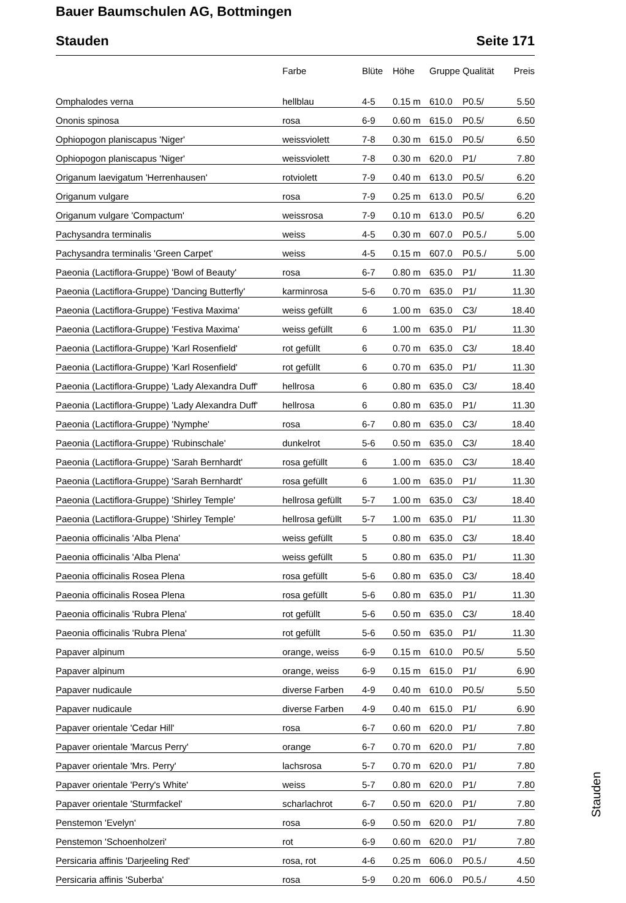Bauer Baumschulen AG, Bottmingen
Stauden Seite 171
| | Farbe | Blüte | Höhe | Gruppe | Qualität | Preis |
| --- | --- | --- | --- | --- | --- | --- |
| Omphalodes verna | hellblau | 4-5 | 0.15 m | 610.0 | P0.5/ | 5.50 |
| Ononis spinosa | rosa | 6-9 | 0.60 m | 615.0 | P0.5/ | 6.50 |
| Ophiopogon planiscapus 'Niger' | weissviolett | 7-8 | 0.30 m | 615.0 | P0.5/ | 6.50 |
| Ophiopogon planiscapus 'Niger' | weissviolett | 7-8 | 0.30 m | 620.0 | P1/ | 7.80 |
| Origanum laevigatum 'Herrenhausen' | rotviolett | 7-9 | 0.40 m | 613.0 | P0.5/ | 6.20 |
| Origanum vulgare | rosa | 7-9 | 0.25 m | 613.0 | P0.5/ | 6.20 |
| Origanum vulgare 'Compactum' | weissrosa | 7-9 | 0.10 m | 613.0 | P0.5/ | 6.20 |
| Pachysandra terminalis | weiss | 4-5 | 0.30 m | 607.0 | P0.5./ | 5.00 |
| Pachysandra terminalis 'Green Carpet' | weiss | 4-5 | 0.15 m | 607.0 | P0.5./ | 5.00 |
| Paeonia (Lactiflora-Gruppe) 'Bowl of Beauty' | rosa | 6-7 | 0.80 m | 635.0 | P1/ | 11.30 |
| Paeonia (Lactiflora-Gruppe) 'Dancing Butterfly' | karminrosa | 5-6 | 0.70 m | 635.0 | P1/ | 11.30 |
| Paeonia (Lactiflora-Gruppe) 'Festiva Maxima' | weiss gefüllt | 6 | 1.00 m | 635.0 | C3/ | 18.40 |
| Paeonia (Lactiflora-Gruppe) 'Festiva Maxima' | weiss gefüllt | 6 | 1.00 m | 635.0 | P1/ | 11.30 |
| Paeonia (Lactiflora-Gruppe) 'Karl Rosenfield' | rot gefüllt | 6 | 0.70 m | 635.0 | C3/ | 18.40 |
| Paeonia (Lactiflora-Gruppe) 'Karl Rosenfield' | rot gefüllt | 6 | 0.70 m | 635.0 | P1/ | 11.30 |
| Paeonia (Lactiflora-Gruppe) 'Lady Alexandra Duff' | hellrosa | 6 | 0.80 m | 635.0 | C3/ | 18.40 |
| Paeonia (Lactiflora-Gruppe) 'Lady Alexandra Duff' | hellrosa | 6 | 0.80 m | 635.0 | P1/ | 11.30 |
| Paeonia (Lactiflora-Gruppe) 'Nymphe' | rosa | 6-7 | 0.80 m | 635.0 | C3/ | 18.40 |
| Paeonia (Lactiflora-Gruppe) 'Rubinschale' | dunkelrot | 5-6 | 0.50 m | 635.0 | C3/ | 18.40 |
| Paeonia (Lactiflora-Gruppe) 'Sarah Bernhardt' | rosa gefüllt | 6 | 1.00 m | 635.0 | C3/ | 18.40 |
| Paeonia (Lactiflora-Gruppe) 'Sarah Bernhardt' | rosa gefüllt | 6 | 1.00 m | 635.0 | P1/ | 11.30 |
| Paeonia (Lactiflora-Gruppe) 'Shirley Temple' | hellrosa gefüllt | 5-7 | 1.00 m | 635.0 | C3/ | 18.40 |
| Paeonia (Lactiflora-Gruppe) 'Shirley Temple' | hellrosa gefüllt | 5-7 | 1.00 m | 635.0 | P1/ | 11.30 |
| Paeonia officinalis 'Alba Plena' | weiss gefüllt | 5 | 0.80 m | 635.0 | C3/ | 18.40 |
| Paeonia officinalis 'Alba Plena' | weiss gefüllt | 5 | 0.80 m | 635.0 | P1/ | 11.30 |
| Paeonia officinalis Rosea Plena | rosa gefüllt | 5-6 | 0.80 m | 635.0 | C3/ | 18.40 |
| Paeonia officinalis Rosea Plena | rosa gefüllt | 5-6 | 0.80 m | 635.0 | P1/ | 11.30 |
| Paeonia officinalis 'Rubra Plena' | rot gefüllt | 5-6 | 0.50 m | 635.0 | C3/ | 18.40 |
| Paeonia officinalis 'Rubra Plena' | rot gefüllt | 5-6 | 0.50 m | 635.0 | P1/ | 11.30 |
| Papaver alpinum | orange, weiss | 6-9 | 0.15 m | 610.0 | P0.5/ | 5.50 |
| Papaver alpinum | orange, weiss | 6-9 | 0.15 m | 615.0 | P1/ | 6.90 |
| Papaver nudicaule | diverse Farben | 4-9 | 0.40 m | 610.0 | P0.5/ | 5.50 |
| Papaver nudicaule | diverse Farben | 4-9 | 0.40 m | 615.0 | P1/ | 6.90 |
| Papaver orientale 'Cedar Hill' | rosa | 6-7 | 0.60 m | 620.0 | P1/ | 7.80 |
| Papaver orientale 'Marcus Perry' | orange | 6-7 | 0.70 m | 620.0 | P1/ | 7.80 |
| Papaver orientale 'Mrs. Perry' | lachsrosa | 5-7 | 0.70 m | 620.0 | P1/ | 7.80 |
| Papaver orientale 'Perry's White' | weiss | 5-7 | 0.80 m | 620.0 | P1/ | 7.80 |
| Papaver orientale 'Sturmfackel' | scharlachrot | 6-7 | 0.50 m | 620.0 | P1/ | 7.80 |
| Penstemon 'Evelyn' | rosa | 6-9 | 0.50 m | 620.0 | P1/ | 7.80 |
| Penstemon 'Schoenholzeri' | rot | 6-9 | 0.60 m | 620.0 | P1/ | 7.80 |
| Persicaria affinis 'Darjeeling Red' | rosa, rot | 4-6 | 0.25 m | 606.0 | P0.5./ | 4.50 |
| Persicaria affinis 'Suberba' | rosa | 5-9 | 0.20 m | 606.0 | P0.5./ | 4.50 |
Stauden